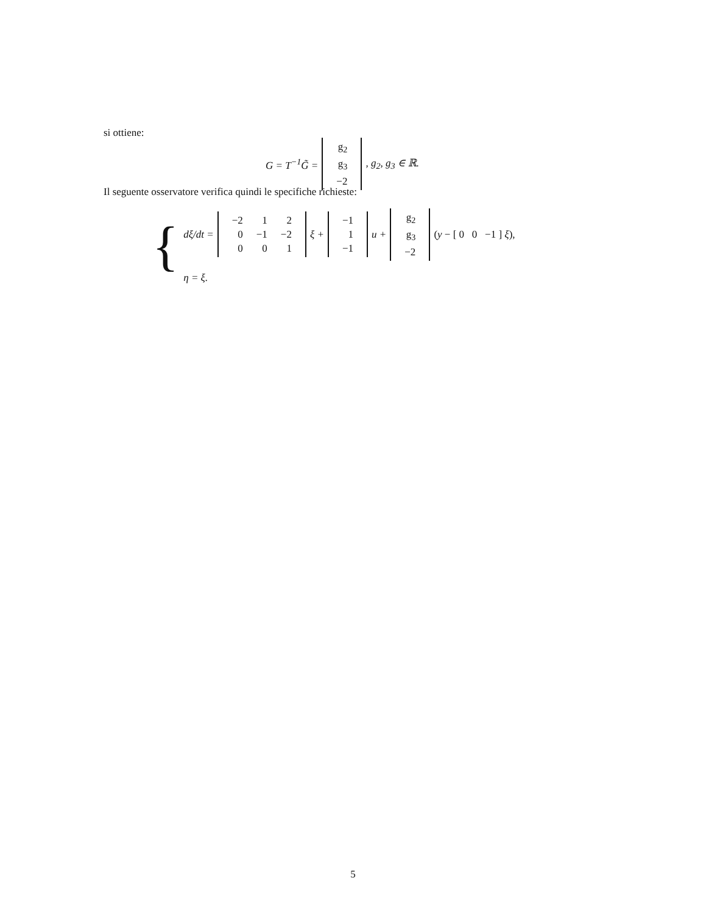si ottiene:
G = T<sup>−1</sup>G̃ =
| g<sub>2</sub> |
| g<sub>3</sub> |
| −2 |
, g<sub>2</sub>, g<sub>3</sub> ∈ ℝ.
Il seguente osservatore verifica quindi le specifiche richieste:
{
dξ/dt =
| −2 | 1 | 2 |
| 0 | −1 | −2 |
| 0 | 0 | 1 |
ξ +
| −1 |
| 1 |
| −1 |
u +
| g<sub>2</sub> |
| g<sub>3</sub> |
| −2 |
(y − [ 0 0 −1 ] ξ),
η = ξ.
5